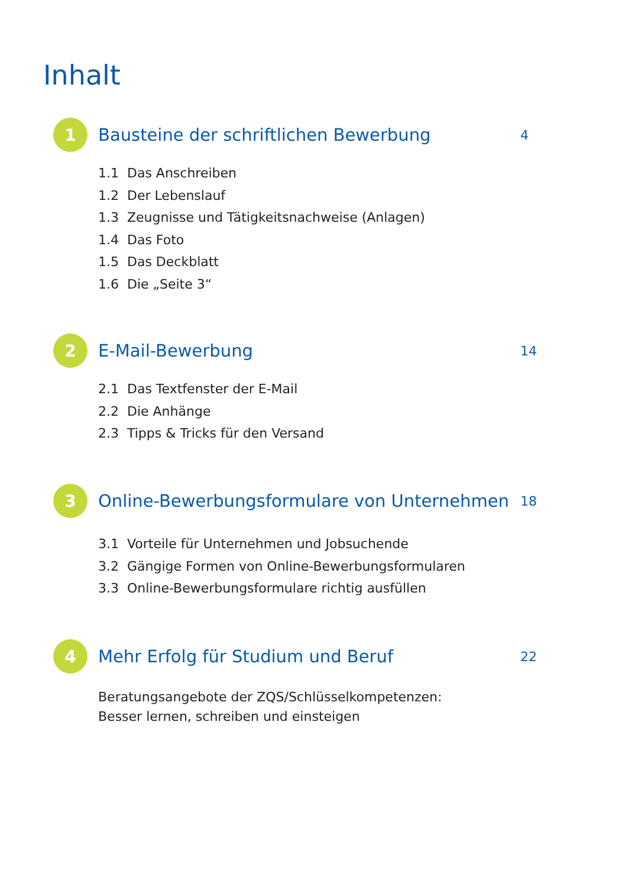Inhalt
1
Bausteine der schriftlichen Bewerbung
4
1.1 Das Anschreiben
1.2 Der Lebenslauf
1.3 Zeugnisse und Tätigkeitsnachweise (Anlagen)
1.4 Das Foto
1.5 Das Deckblatt
1.6 Die „Seite 3“
2
E-Mail-Bewerbung
14
2.1 Das Textfenster der E-Mail
2.2 Die Anhänge
2.3 Tipps & Tricks für den Versand
3
Online-Bewerbungsformulare von Unternehmen
18
3.1 Vorteile für Unternehmen und Jobsuchende
3.2 Gängige Formen von Online-Bewerbungsformularen
3.3 Online-Bewerbungsformulare richtig ausfüllen
4
Mehr Erfolg für Studium und Beruf
22
Beratungsangebote der ZQS/Schlüsselkompetenzen:
Besser lernen, schreiben und einsteigen